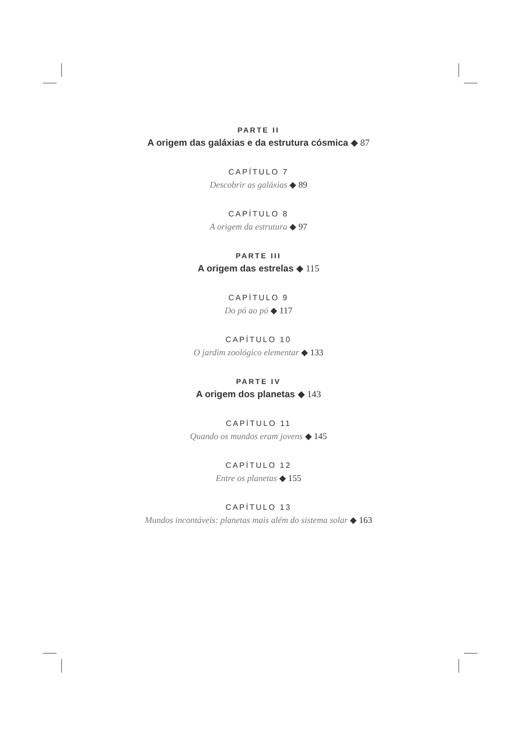PARTE II
A origem das galáxias e da estrutura cósmica ◆ 87
CAPÍTULO 7
Descobrir as galáxias ◆ 89
CAPÍTULO 8
A origem da estrutura ◆ 97
PARTE III
A origem das estrelas ◆ 115
CAPÍTULO 9
Do pó ao pó ◆ 117
CAPÍTULO 10
O jardim zoológico elementar ◆ 133
PARTE IV
A origem dos planetas ◆ 143
CAPÍTULO 11
Quando os mundos eram jovens ◆ 145
CAPÍTULO 12
Entre os planetas ◆ 155
CAPÍTULO 13
Mundos incontáveis: planetas mais além do sistema solar ◆ 163